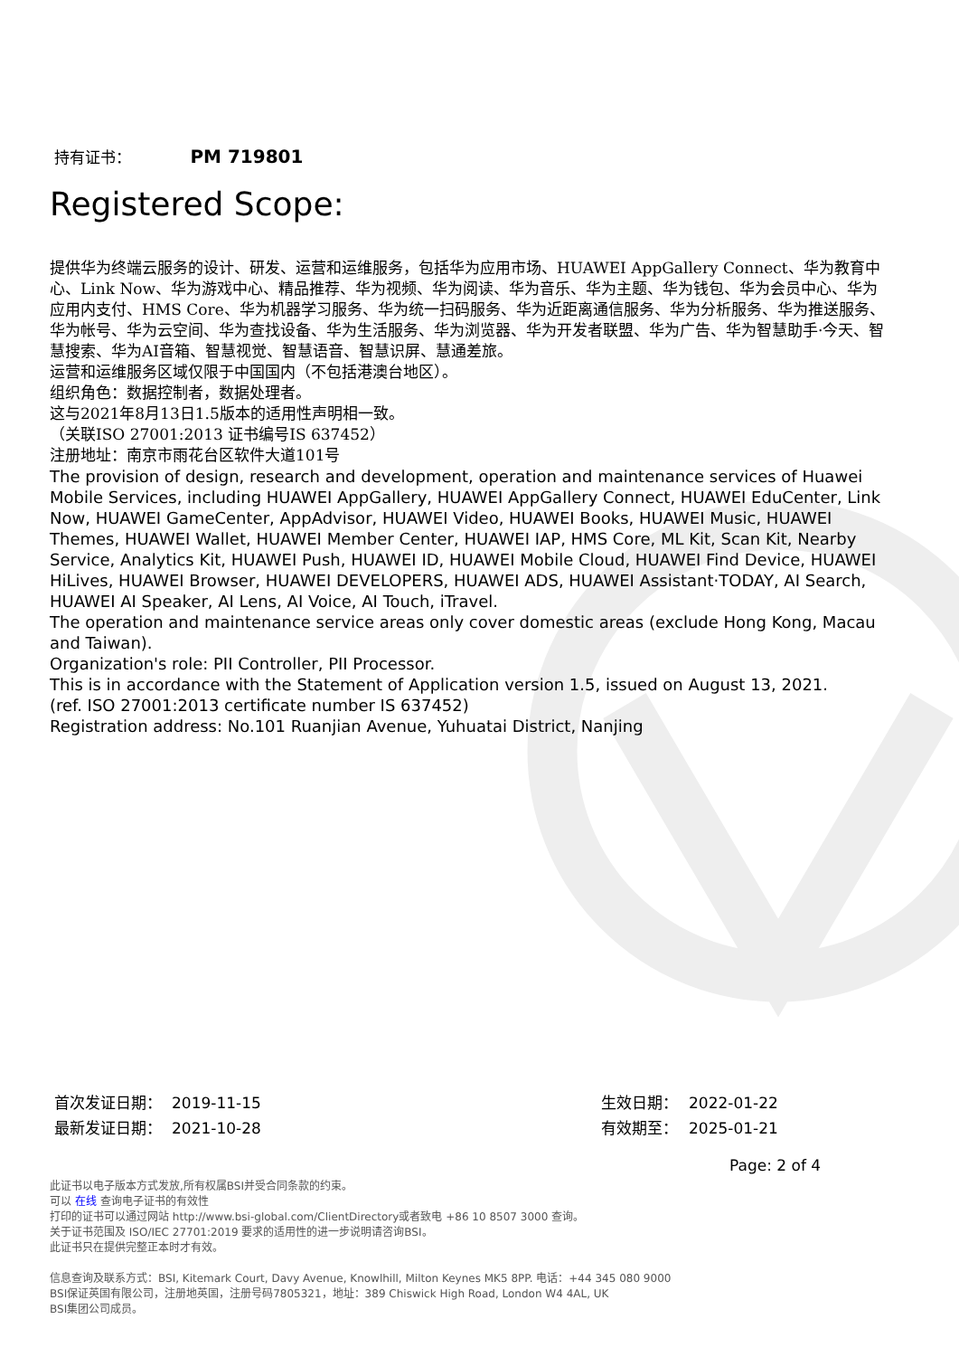持有证书： PM 719801
Registered Scope:
提供华为终端云服务的设计、研发、运营和运维服务，包括华为应用市场、HUAWEI AppGallery Connect、华为教育中心、Link Now、华为游戏中心、精品推荐、华为视频、华为阅读、华为音乐、华为主题、华为钱包、华为会员中心、华为应用内支付、HMS Core、华为机器学习服务、华为统一扫码服务、华为近距离通信服务、华为分析服务、华为推送服务、华为帐号、华为云空间、华为查找设备、华为生活服务、华为浏览器、华为开发者联盟、华为广告、华为智慧助手·今天、智慧搜索、华为AI音箱、智慧视觉、智慧语音、智慧识屏、慧通差旅。
运营和运维服务区域仅限于中国国内（不包括港澳台地区）。
组织角色：数据控制者，数据处理者。
这与2021年8月13日1.5版本的适用性声明相一致。
（关联ISO 27001:2013 证书编号IS 637452）
注册地址：南京市雨花台区软件大道101号
The provision of design, research and development, operation and maintenance services of Huawei Mobile Services, including HUAWEI AppGallery, HUAWEI AppGallery Connect, HUAWEI EduCenter, Link Now, HUAWEI GameCenter, AppAdvisor, HUAWEI Video, HUAWEI Books, HUAWEI Music, HUAWEI Themes, HUAWEI Wallet, HUAWEI Member Center, HUAWEI IAP, HMS Core, ML Kit, Scan Kit, Nearby Service, Analytics Kit, HUAWEI Push, HUAWEI ID, HUAWEI Mobile Cloud, HUAWEI Find Device, HUAWEI HiLives, HUAWEI Browser, HUAWEI DEVELOPERS, HUAWEI ADS, HUAWEI Assistant·TODAY, AI Search, HUAWEI AI Speaker, AI Lens, AI Voice, AI Touch, iTravel.
The operation and maintenance service areas only cover domestic areas (exclude Hong Kong, Macau and Taiwan).
Organization's role: PII Controller, PII Processor.
This is in accordance with the Statement of Application version 1.5, issued on August 13, 2021.
(ref. ISO 27001:2013 certificate number IS 637452)
Registration address: No.101 Ruanjian Avenue, Yuhuatai District, Nanjing
首次发证日期： 2019-11-15
最新发证日期： 2021-10-28
生效日期： 2022-01-22
有效期至： 2025-01-21
Page: 2 of 4
此证书以电子版本方式发放,所有权属BSI并受合同条款的约束。
可以 在线 查询电子证书的有效性
打印的证书可以通过网站 http://www.bsi-global.com/ClientDirectory或者致电 +86 10 8507 3000 查询。
关于证书范围及 ISO/IEC 27701:2019 要求的适用性的进一步说明请咨询BSI。
此证书只在提供完整正本时才有效。
信息查询及联系方式：BSI, Kitemark Court, Davy Avenue, Knowlhill, Milton Keynes MK5 8PP. 电话：+44 345 080 9000
BSI保证英国有限公司，注册地英国，注册号码7805321，地址：389 Chiswick High Road, London W4 4AL, UK
BSI集团公司成员。